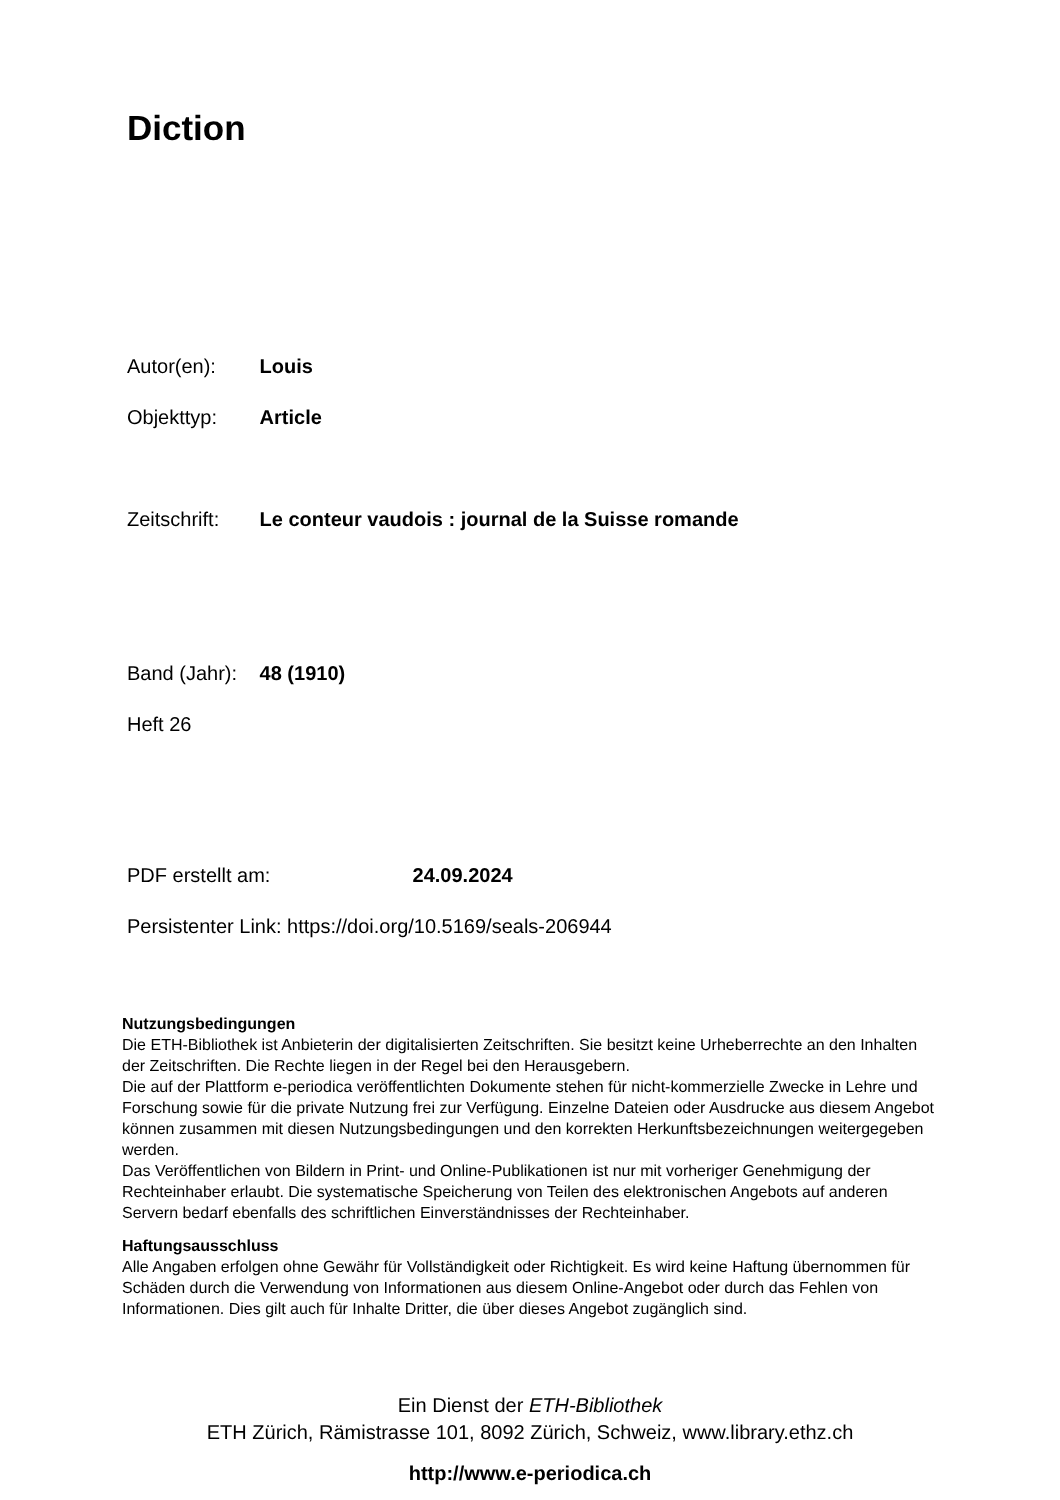Diction
Autor(en): Louis
Objekttyp: Article
Zeitschrift: Le conteur vaudois : journal de la Suisse romande
Band (Jahr): 48 (1910)
Heft 26
PDF erstellt am: 24.09.2024
Persistenter Link: https://doi.org/10.5169/seals-206944
Nutzungsbedingungen
Die ETH-Bibliothek ist Anbieterin der digitalisierten Zeitschriften. Sie besitzt keine Urheberrechte an den Inhalten der Zeitschriften. Die Rechte liegen in der Regel bei den Herausgebern.
Die auf der Plattform e-periodica veröffentlichten Dokumente stehen für nicht-kommerzielle Zwecke in Lehre und Forschung sowie für die private Nutzung frei zur Verfügung. Einzelne Dateien oder Ausdrucke aus diesem Angebot können zusammen mit diesen Nutzungsbedingungen und den korrekten Herkunftsbezeichnungen weitergegeben werden.
Das Veröffentlichen von Bildern in Print- und Online-Publikationen ist nur mit vorheriger Genehmigung der Rechteinhaber erlaubt. Die systematische Speicherung von Teilen des elektronischen Angebots auf anderen Servern bedarf ebenfalls des schriftlichen Einverständnisses der Rechteinhaber.
Haftungsausschluss
Alle Angaben erfolgen ohne Gewähr für Vollständigkeit oder Richtigkeit. Es wird keine Haftung übernommen für Schäden durch die Verwendung von Informationen aus diesem Online-Angebot oder durch das Fehlen von Informationen. Dies gilt auch für Inhalte Dritter, die über dieses Angebot zugänglich sind.
Ein Dienst der ETH-Bibliothek
ETH Zürich, Rämistrasse 101, 8092 Zürich, Schweiz, www.library.ethz.ch
http://www.e-periodica.ch